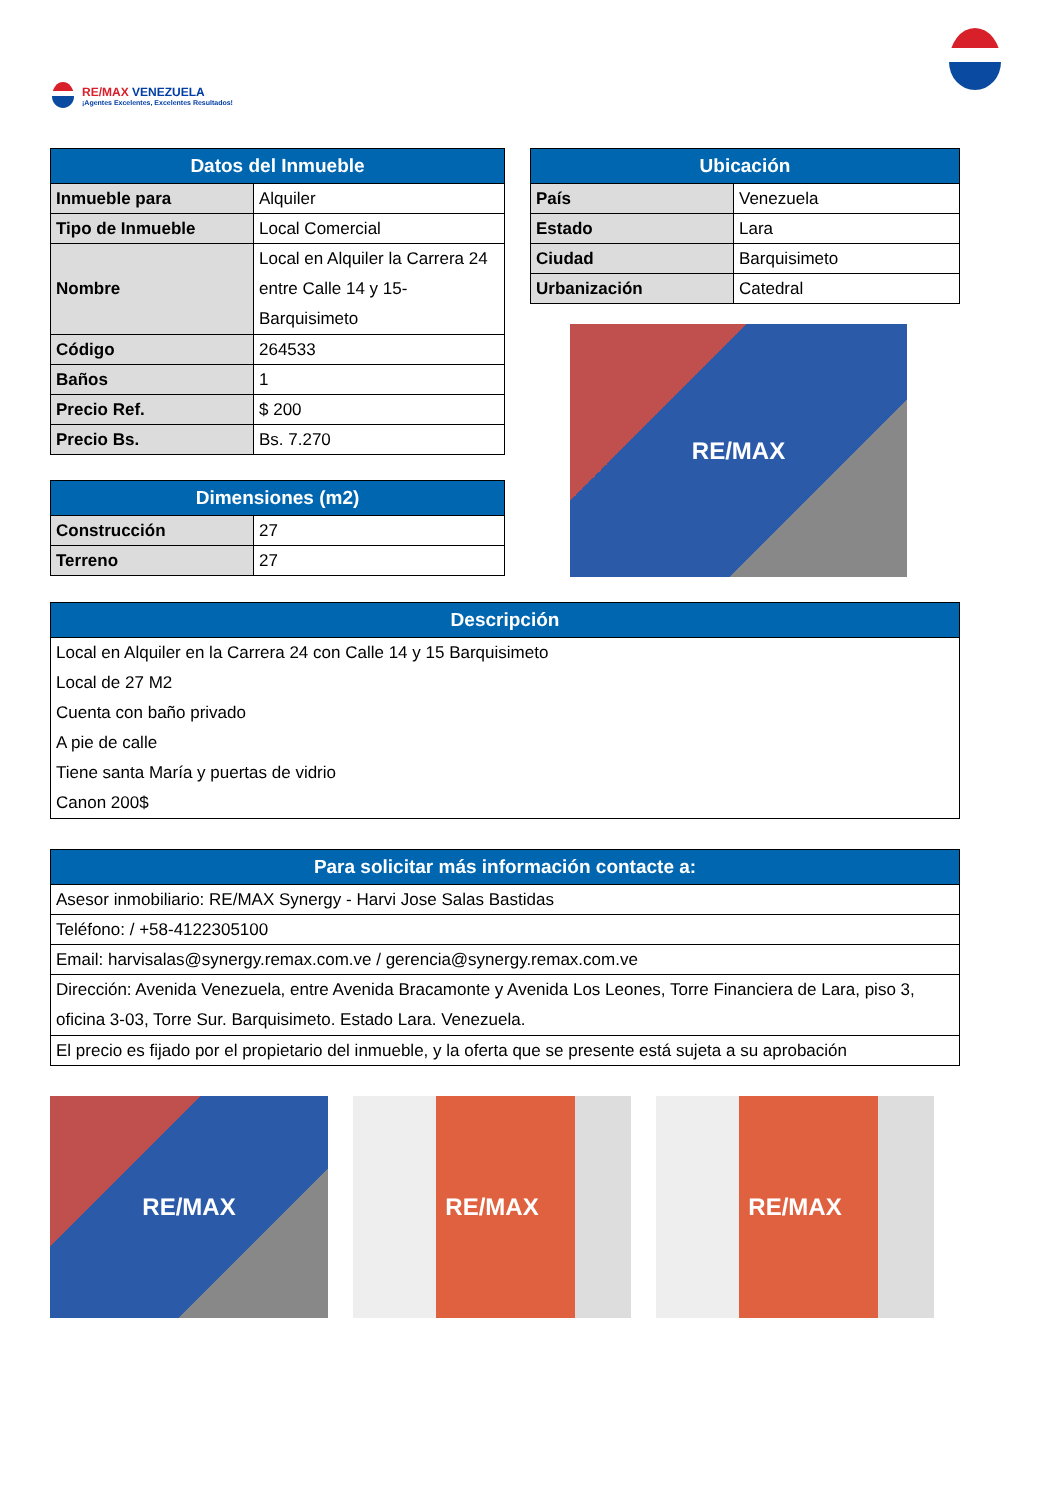RE/MAX VENEZUELA
¡Agentes Excelentes, Excelentes Resultados!
| Datos del Inmueble | |
| --- | --- |
| Inmueble para | Alquiler |
| Tipo de Inmueble | Local Comercial |
| Nombre | Local en Alquiler la Carrera 24 entre Calle 14 y 15-Barquisimeto |
| Código | 264533 |
| Baños | 1 |
| Precio Ref. | $ 200 |
| Precio Bs. | Bs. 7.270 |
| Dimensiones (m2) | |
| --- | --- |
| Construcción | 27 |
| Terreno | 27 |
| Ubicación | |
| --- | --- |
| País | Venezuela |
| Estado | Lara |
| Ciudad | Barquisimeto |
| Urbanización | Catedral |
RE/MAX
| Descripción |
| --- |
| Local en Alquiler en la Carrera 24 con Calle 14 y 15 Barquisimeto Local de 27 M2 Cuenta con baño privado A pie de calle Tiene santa María y puertas de vidrio Canon 200$ |
| Para solicitar más información contacte a: |
| --- |
| Asesor inmobiliario: RE/MAX Synergy - Harvi Jose Salas Bastidas |
| Teléfono: / +58-4122305100 |
| Email: harvisalas@synergy.remax.com.ve / gerencia@synergy.remax.com.ve |
| Dirección: Avenida Venezuela, entre Avenida Bracamonte y Avenida Los Leones, Torre Financiera de Lara, piso 3, oficina 3-03, Torre Sur. Barquisimeto. Estado Lara. Venezuela. |
| El precio es fijado por el propietario del inmueble, y la oferta que se presente está sujeta a su aprobación |
RE/MAX RE/MAX RE/MAX